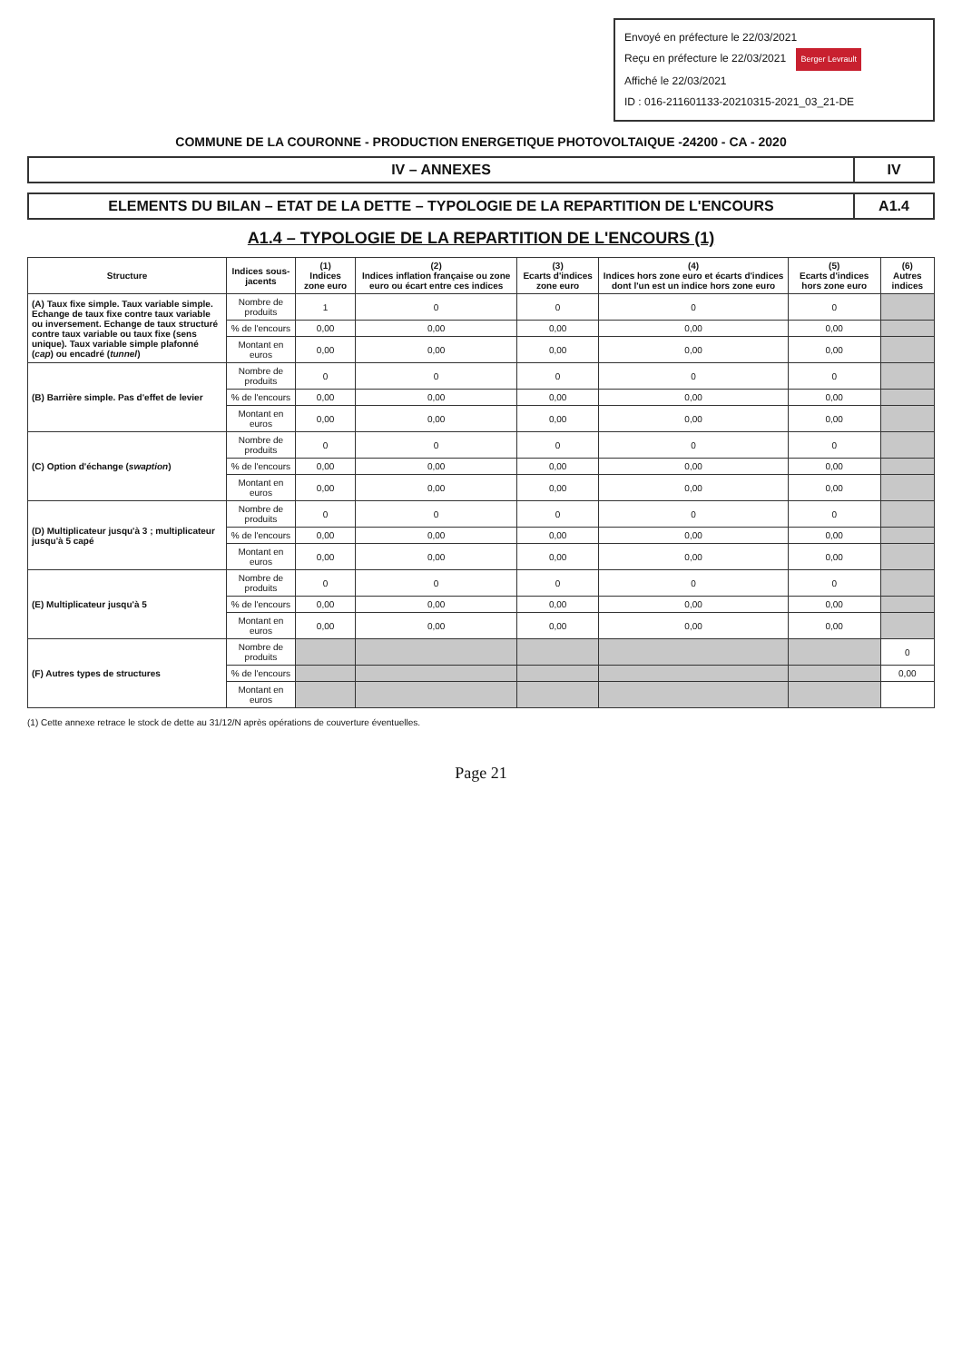Envoyé en préfecture le 22/03/2021
Reçu en préfecture le 22/03/2021 Berger Levrault
Affiché le 22/03/2021
ID : 016-211601133-20210315-2021_03_21-DE
COMMUNE DE LA COURONNE - PRODUCTION ENERGETIQUE PHOTOVOLTAIQUE -24200 - CA - 2020
IV – ANNEXES IV
ELEMENTS DU BILAN – ETAT DE LA DETTE – TYPOLOGIE DE LA REPARTITION DE L'ENCOURS
A1.4
A1.4 – TYPOLOGIE DE LA REPARTITION DE L'ENCOURS (1)
| Structure | Indices sous-jacents | (1) Indices zone euro | (2) Indices inflation française ou zone euro ou écart entre ces indices | (3) Ecarts d'indices zone euro | (4) Indices hors zone euro et écarts d'indices dont l'un est un indice hors zone euro | (5) Ecarts d'indices hors zone euro | (6) Autres indices |
| --- | --- | --- | --- | --- | --- | --- | --- |
| (A) Taux fixe simple. Taux variable simple. Echange de taux fixe contre taux variable ou inversement. Echange de taux structuré contre taux variable ou taux fixe (sens unique). Taux variable simple plafonné ( cap ) ou encadré ( tunnel ) | Nombre de produits | 1 | 0 | 0 | 0 | 0 | |
| | % de l'encours | 0,00 | 0,00 | 0,00 | 0,00 | 0,00 | |
| | Montant en euros | 0,00 | 0,00 | 0,00 | 0,00 | 0,00 | |
| (B) Barrière simple. Pas d'effet de levier | Nombre de produits | 0 | 0 | 0 | 0 | 0 | |
| | % de l'encours | 0,00 | 0,00 | 0,00 | 0,00 | 0,00 | |
| | Montant en euros | 0,00 | 0,00 | 0,00 | 0,00 | 0,00 | |
| (C) Option d'échange ( swaption ) | Nombre de produits | 0 | 0 | 0 | 0 | 0 | |
| | % de l'encours | 0,00 | 0,00 | 0,00 | 0,00 | 0,00 | |
| | Montant en euros | 0,00 | 0,00 | 0,00 | 0,00 | 0,00 | |
| (D) Multiplicateur jusqu'à 3 ; multiplicateur jusqu'à 5 capé | Nombre de produits | 0 | 0 | 0 | 0 | 0 | |
| | % de l'encours | 0,00 | 0,00 | 0,00 | 0,00 | 0,00 | |
| | Montant en euros | 0,00 | 0,00 | 0,00 | 0,00 | 0,00 | |
| (E) Multiplicateur jusqu'à 5 | Nombre de produits | 0 | 0 | 0 | 0 | 0 | |
| | % de l'encours | 0,00 | 0,00 | 0,00 | 0,00 | 0,00 | |
| | Montant en euros | 0,00 | 0,00 | 0,00 | 0,00 | 0,00 | |
| (F) Autres types de structures | Nombre de produits | | | | | | 0 |
| | % de l'encours | | | | | | 0,00 |
| | Montant en euros | | | | | | |
(1) Cette annexe retrace le stock de dette au 31/12/N après opérations de couverture éventuelles.
Page 21